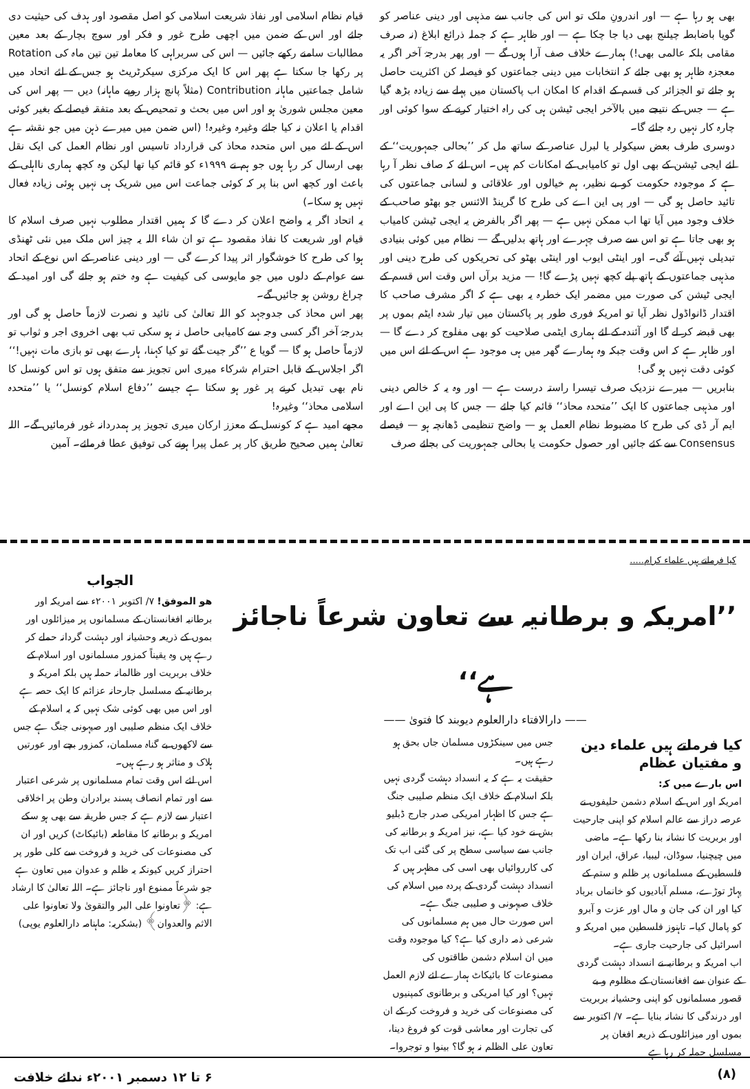بھی ہو رہا ہے — اور اندرونِ ملک تو اس کی جانب سے مذہبی اور دینی عناصر کو گویا باضابطہ چیلنج بھی دیا جا چکا ہے — اور ظاہر ہے کہ جملہ ذرائع ابلاغ (نہ صرف مقامی بلکہ عالمی بھی!) ہمارے خلاف صف آرا ہوں گے — اور پھر بدرجۂ آخر اگر یہ معجزہ ظاہر ہو بھی جائے کہ انتخابات میں دینی جماعتوں کو فیصلہ کن اکثریت حاصل ہو جائے تو الجزائر کی قسم کے اقدام کا امکان اب پاکستان میں پہلے سے زیادہ بڑھ گیا ہے — جس کے نتیجے میں بالآخر ایجی ٹیشن ہی کی راہ اختیار کرنے کے سوا کوئی اور چارہ کار نہیں رہ جائے گا۔
دوسری طرف بعض سیکولر یا لبرل عناصر کے ساتھ مل کر ’’بحالی جمہوریت‘‘ کے لئے ایجی ٹیشن کے بھی اول تو کامیابی کے امکانات کم ہیں۔ اس لئے کہ صاف نظر آ رہا ہے کہ موجودہ حکومت کو بے نظیر، ہم خیالوں اور علاقائی و لسانی جماعتوں کی تائید حاصل ہو گی — اور پی این اے کی طرح کا گرینڈ الائنس جو بھٹو صاحب کے خلاف وجود میں آیا تھا اب ممکن نہیں ہے — پھر اگر بالفرض یہ ایجی ٹیشن کامیاب ہو بھی جاتا ہے تو اس سے صرف چہرے اور ہاتھ بدلیں گے — نظام میں کوئی بنیادی تبدیلی نہیں آئے گی۔ اور اینٹی ایوب اور اینٹی بھٹو کی تحریکوں کی طرح دینی اور مذہبی جماعتوں کے ہاتھ پلے کچھ نہیں پڑے گا! — مزید برآں اس وقت اس قسم کے ایجی ٹیشن کی صورت میں مضمر ایک خطرہ یہ بھی ہے کہ اگر مشرف صاحب کا اقتدار ڈانواڈول نظر آیا تو امریکہ فوری طور پر پاکستان میں تیار شدہ ایٹم بموں پر بھی قبضہ کر لے گا اور آئندہ کے لئے ہماری ایٹمی صلاحیت کو بھی مفلوج کر دے گا — اور ظاہر ہے کہ اس وقت جبکہ وہ ہمارے گھر میں ہی موجود ہے اس کے لئے اس میں کوئی دقت نہیں ہو گی!
بنابریں — میرے نزدیک صرف تیسرا راستہ درست ہے — اور وہ یہ کہ خالص دینی اور مذہبی جماعتوں کا ایک ’’متحدہ محاذ‘‘ قائم کیا جائے — جس کا پی این اے اور ایم آر ڈی کی طرح کا مضبوط نظام العمل ہو — واضح تنظیمی ڈھانچہ ہو — فیصلے Consensus سے کئے جائیں اور حصول حکومت یا بحالی جمہوریت کی بجائے صرف
قیام نظام اسلامی اور نفاذ شریعت اسلامی کو اصل مقصود اور ہدف کی حیثیت دی جائے اور اس کے ضمن میں اچھی طرح غور و فکر اور سوچ بچار کے بعد معین مطالبات سامنے رکھے جائیں — اس کی سربراہی کا معاملہ تین تین ماہ کی Rotation پر رکھا جا سکتا ہے پھر اس کا ایک مرکزی سیکرٹریٹ ہو جس کے لئے اتحاد میں شامل جماعتیں ماہانہ Contribution (مثلاً پانچ ہزار روپے ماہانہ) دیں — پھر اس کی معین مجلس شوریٰ ہو اور اس میں بحث و تمحیص کے بعد متفقہ فیصلے کے بغیر کوئی اقدام یا اعلان نہ کیا جائے وغیرہ وغیرہ! (اس ضمن میں میرے ذہن میں جو نقشہ ہے اس کے لئے میں اس متحدہ محاذ کی قرارداد تاسیس اور نظام العمل کی ایک نقل بھی ارسال کر رہا ہوں جو ہم نے ۱۹۹۹ء کو قائم کیا تھا لیکن وہ کچھ ہماری نااہلی کے باعث اور کچھ اس بنا پر کہ کوئی جماعت اس میں شریک ہی نہیں ہوئی زیادہ فعال نہیں ہو سکا۔)
یہ اتحاد اگر یہ واضح اعلان کر دے گا کہ ہمیں اقتدار مطلوب نہیں صرف اسلام کا قیام اور شریعت کا نفاذ مقصود ہے تو ان شاء اللہ یہ چیز اس ملک میں نئی ٹھنڈی ہوا کی طرح کا خوشگوار اثر پیدا کرے گی — اور دینی عناصر کے اس نوع کے اتحاد سے عوام کے دلوں میں جو مایوسی کی کیفیت ہے وہ ختم ہو جائے گی اور امید کے چراغ روشن ہو جائیں گے۔
پھر اس محاذ کی جدوجہد کو اللہ تعالیٰ کی تائید و نصرت لازماً حاصل ہو گی اور بدرجۂ آخر اگر کسی وجہ سے کامیابی حاصل نہ ہو سکی تب بھی اخروی اجر و ثواب تو لازماً حاصل ہو گا — گویا ع ’’گر جیت گئے تو کیا کہنا، ہارے بھی تو بازی مات نہیں!‘‘
اگر اجلاس کے قابل احترام شرکاء میری اس تجویز سے متفق ہوں تو اس کونسل کا نام بھی تبدیل کرنے پر غور ہو سکتا ہے جیسے ’’دفاع اسلام کونسل‘‘ یا ’’متحدہ اسلامی محاذ‘‘ وغیرہ!
مجھے امید ہے کہ کونسل کے معزز ارکان میری تجویز پر ہمدردانہ غور فرمائیں گے۔ اللہ تعالیٰ ہمیں صحیح طریق کار پر عمل پیرا ہونے کی توفیق عطا فرمائے۔ آمین
کیا فرماتے ہیں علماء کرام.....
’’امریکہ و برطانیہ سے تعاون شرعاً ناجائز ہے‘‘
—— دارالافتاء دارالعلوم دیوبند کا فتویٰ ——
کیا فرماتے ہیں علماء دین و مفتیان عظام
اس بارے میں کہ:
امریکہ اور اس کے اسلام دشمن حلیفوں نے عرصہ دراز سے عالم اسلام کو اپنی جارحیت اور بربریت کا نشانہ بنا رکھا ہے۔ ماضی میں چیچنیا، سوڈان، لیبیا، عراق، ایران اور فلسطین کے مسلمانوں پر ظلم و ستم کے پہاڑ توڑے، مسلم آبادیوں کو خانماں برباد کیا اور ان کی جان و مال اور عزت و آبرو کو پامال کیا۔ تاہنوز فلسطین میں امریکہ و اسرائیل کی جارحیت جاری ہے۔
اب امریکہ و برطانیہ نے انسداد دہشت گردی کے عنوان سے افغانستان کے مظلوم و بے قصور مسلمانوں کو اپنی وحشیانہ بربریت اور درندگی کا نشانہ بنایا ہے۔ ۷/ اکتوبر سے بموں اور میزائلوں کے ذریعہ افغان پر مسلسل حملہ کر رہا ہے
جس میں سینکڑوں مسلمان جاں بحق ہو رہے ہیں۔
حقیقت یہ ہے کہ یہ انسداد دہشت گردی نہیں بلکہ اسلام کے خلاف ایک منظم صلیبی جنگ ہے جس کا اظہار امریکی صدر جارج ڈبلیو بش نے خود کیا ہے، نیز امریکہ و برطانیہ کی جانب سے سیاسی سطح پر کی گئی اب تک کی کارروائیاں بھی اسی کی مظہر ہیں کہ انسداد دہشت گردی کے پردہ میں اسلام کی خلاف صیہونی و صلیبی جنگ ہے۔
اس صورت حال میں ہم مسلمانوں کی شرعی ذمہ داری کیا ہے؟ کیا موجودہ وقت میں ان اسلام دشمن طاقتوں کی مصنوعات کا بائیکاٹ ہمارے لئے لازم العمل نہیں؟ اور کیا امریکی و برطانوی کمپنیوں کی مصنوعات کی خرید و فروخت کر کے ان کی تجارت اور معاشی قوت کو فروغ دینا، تعاون علی الظلم نہ ہو گا؟ بینوا و توجروا۔
الجواب
ھو الموفق! ۷/ اکتوبر ۲۰۰۱ء سے امریکہ اور برطانیہ افغانستان کے مسلمانوں پر میزائلوں اور بموں کے ذریعہ وحشیانہ اور دہشت گردانہ حملے کر رہے ہیں وہ یقیناً کمزور مسلمانوں اور اسلام کے خلاف بربریت اور ظالمانہ حملہ ہیں بلکہ امریکہ و برطانیہ کے مسلسل جارحانہ عزائم کا ایک حصہ ہے اور اس میں بھی کوئی شک نہیں کہ یہ اسلام کے خلاف ایک منظم صلیبی اور صیہونی جنگ ہے جس سے لاکھوں بے گناہ مسلمان، کمزور بچے اور عورتیں ہلاک و متاثر ہو رہے ہیں۔
اس لئے اس وقت تمام مسلمانوں پر شرعی اعتبار سے اور تمام انصاف پسند برادران وطن پر اخلاقی اعتبار سے لازم ہے کہ جس طریقہ سے بھی ہو سکے امریکہ و برطانیہ کا مقاطعہ (بائیکاٹ) کریں اور ان کی مصنوعات کی خرید و فروخت سے کلی طور پر احتراز کریں کیونکہ یہ ظلم و عدوان میں تعاون ہے جو شرعاً ممنوع اور ناجائز ہے۔ اللہ تعالیٰ کا ارشاد ہے: ﴿تعاونوا علی البر والتقویٰ ولا تعاونوا علی الاثم والعدوان﴾ (بشکریہ: ماہنامہ دارالعلوم یوپی)
(۸) ۶ تا ۱۲ دسمبر ۲۰۰۱ء ندائے خلافت